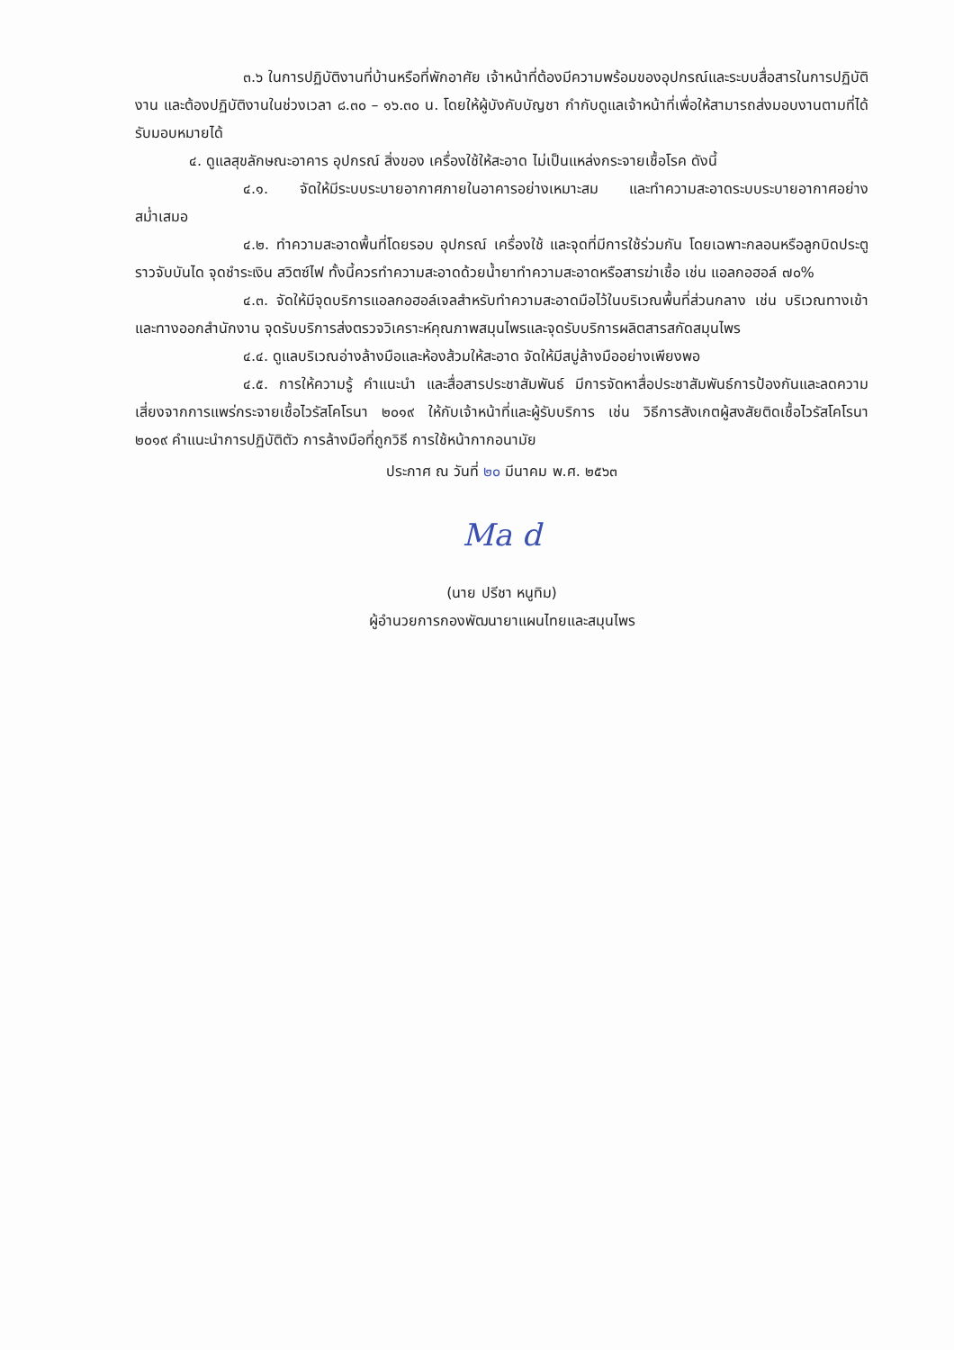๓.๖ ในการปฏิบัติงานที่บ้านหรือที่พักอาศัย เจ้าหน้าที่ต้องมีความพร้อมของอุปกรณ์และระบบสื่อสารในการปฏิบัติงาน และต้องปฏิบัติงานในช่วงเวลา ๘.๓๐ – ๑๖.๓๐ น. โดยให้ผู้บังคับบัญชา กำกับดูแลเจ้าหน้าที่เพื่อให้สามารถส่งมอบงานตามที่ได้รับมอบหมายได้
๔. ดูแลสุขลักษณะอาคาร อุปกรณ์ สิ่งของ เครื่องใช้ให้สะอาด ไม่เป็นแหล่งกระจายเชื้อโรค ดังนี้
๔.๑. จัดให้มีระบบระบายอากาศภายในอาคารอย่างเหมาะสม และทำความสะอาดระบบระบายอากาศอย่างสม่ำเสมอ
๔.๒. ทำความสะอาดพื้นที่โดยรอบ อุปกรณ์ เครื่องใช้ และจุดที่มีการใช้ร่วมกัน โดยเฉพาะกลอนหรือลูกบิดประตู ราวจับบันได จุดชำระเงิน สวิตซ์ไฟ ทั้งนี้ควรทำความสะอาดด้วยน้ำยาทำความสะอาดหรือสารฆ่าเชื้อ เช่น แอลกอฮอล์ ๗๐%
๔.๓. จัดให้มีจุดบริการแอลกอฮอล์เจลสำหรับทำความสะอาดมือไว้ในบริเวณพื้นที่ส่วนกลาง เช่น บริเวณทางเข้าและทางออกสำนักงาน จุดรับบริการส่งตรวจวิเคราะห์คุณภาพสมุนไพรและจุดรับบริการผลิตสารสกัดสมุนไพร
๔.๔. ดูแลบริเวณอ่างล้างมือและห้องส้วมให้สะอาด จัดให้มีสบู่ล้างมืออย่างเพียงพอ
๔.๕. การให้ความรู้ คำแนะนำ และสื่อสารประชาสัมพันธ์ มีการจัดหาสื่อประชาสัมพันธ์การป้องกันและลดความเสี่ยงจากการแพร่กระจายเชื้อไวรัสโคโรนา ๒๐๑๙ ให้กับเจ้าหน้าที่และผู้รับบริการ เช่น วิธีการสังเกตผู้สงสัยติดเชื้อไวรัสโคโรนา ๒๐๑๙ คำแนะนำการปฏิบัติตัว การล้างมือที่ถูกวิธี การใช้หน้ากากอนามัย
ประกาศ ณ วันที่ ๒๐ มีนาคม พ.ศ. ๒๕๖๓
Ma d
(นาย ปรีชา หนูทิม)
ผู้อำนวยการกองพัฒนายาแผนไทยและสมุนไพร